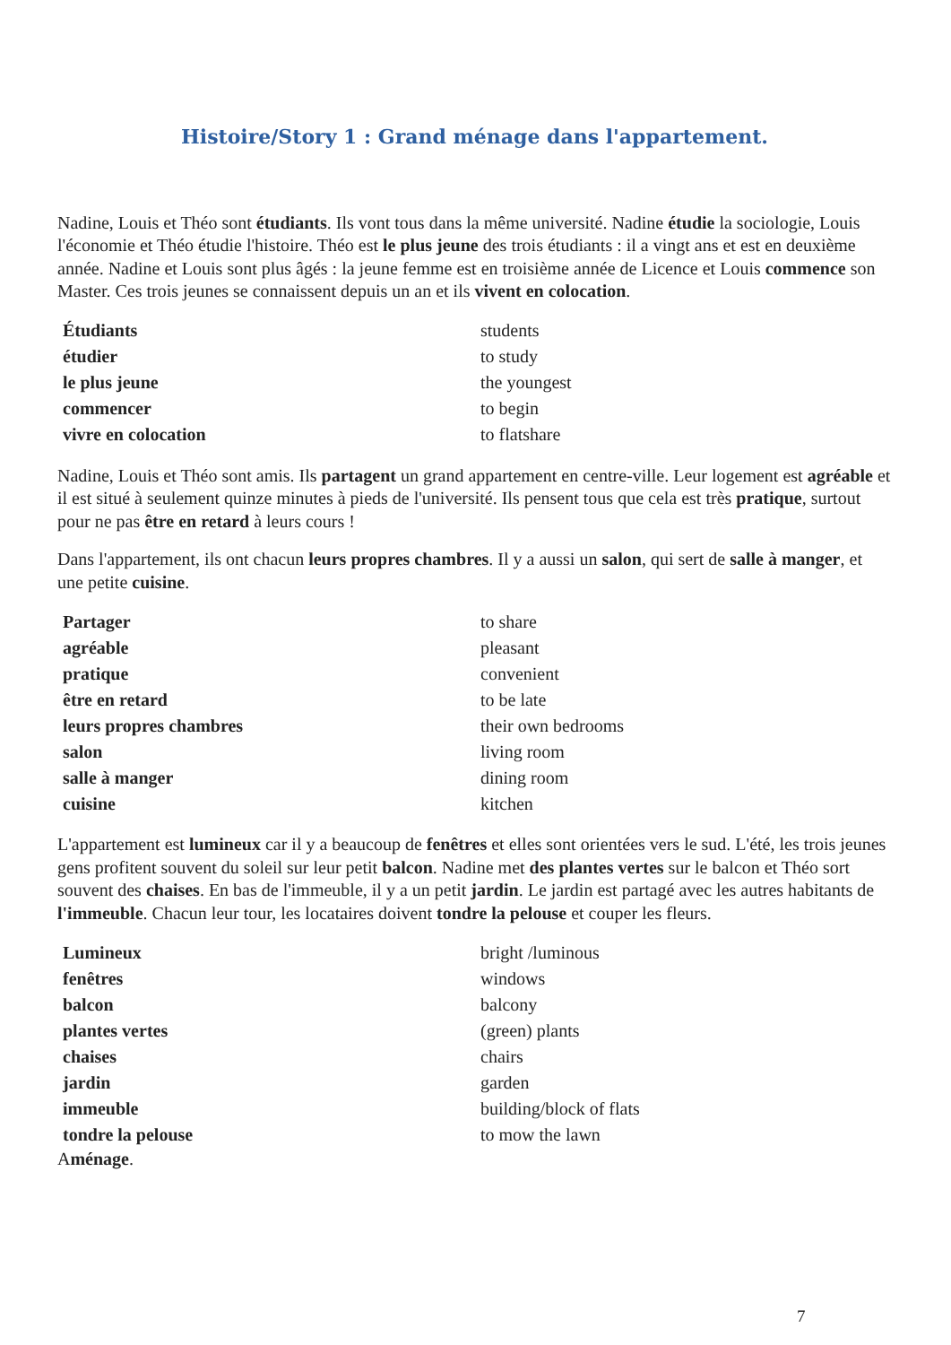Histoire/Story 1 : Grand ménage dans l'appartement.
Nadine, Louis et Théo sont étudiants. Ils vont tous dans la même université. Nadine étudie la sociologie, Louis l'économie et Théo étudie l'histoire. Théo est le plus jeune des trois étudiants : il a vingt ans et est en deuxième année. Nadine et Louis sont plus âgés : la jeune femme est en troisième année de Licence et Louis commence son Master. Ces trois jeunes se connaissent depuis un an et ils vivent en colocation.
| Étudiants | students |
| étudier | to study |
| le plus jeune | the youngest |
| commencer | to begin |
| vivre en colocation | to flatshare |
Nadine, Louis et Théo sont amis. Ils partagent un grand appartement en centre-ville. Leur logement est agréable et il est situé à seulement quinze minutes à pieds de l'université. Ils pensent tous que cela est très pratique, surtout pour ne pas être en retard à leurs cours !
Dans l'appartement, ils ont chacun leurs propres chambres. Il y a aussi un salon, qui sert de salle à manger, et une petite cuisine.
| Partager | to share |
| agréable | pleasant |
| pratique | convenient |
| être en retard | to be late |
| leurs propres chambres | their own bedrooms |
| salon | living room |
| salle à manger | dining room |
| cuisine | kitchen |
L'appartement est lumineux car il y a beaucoup de fenêtres et elles sont orientées vers le sud. L'été, les trois jeunes gens profitent souvent du soleil sur leur petit balcon. Nadine met des plantes vertes sur le balcon et Théo sort souvent des chaises. En bas de l'immeuble, il y a un petit jardin. Le jardin est partagé avec les autres habitants de l'immeuble. Chacun leur tour, les locataires doivent tondre la pelouse et couper les fleurs.
| Lumineux | bright /luminous |
| fenêtres | windows |
| balcon | balcony |
| plantes vertes | (green) plants |
| chaises | chairs |
| jardin | garden |
| immeuble | building/block of flats |
| tondre la pelouse | to mow the lawn |
Aménage.
7